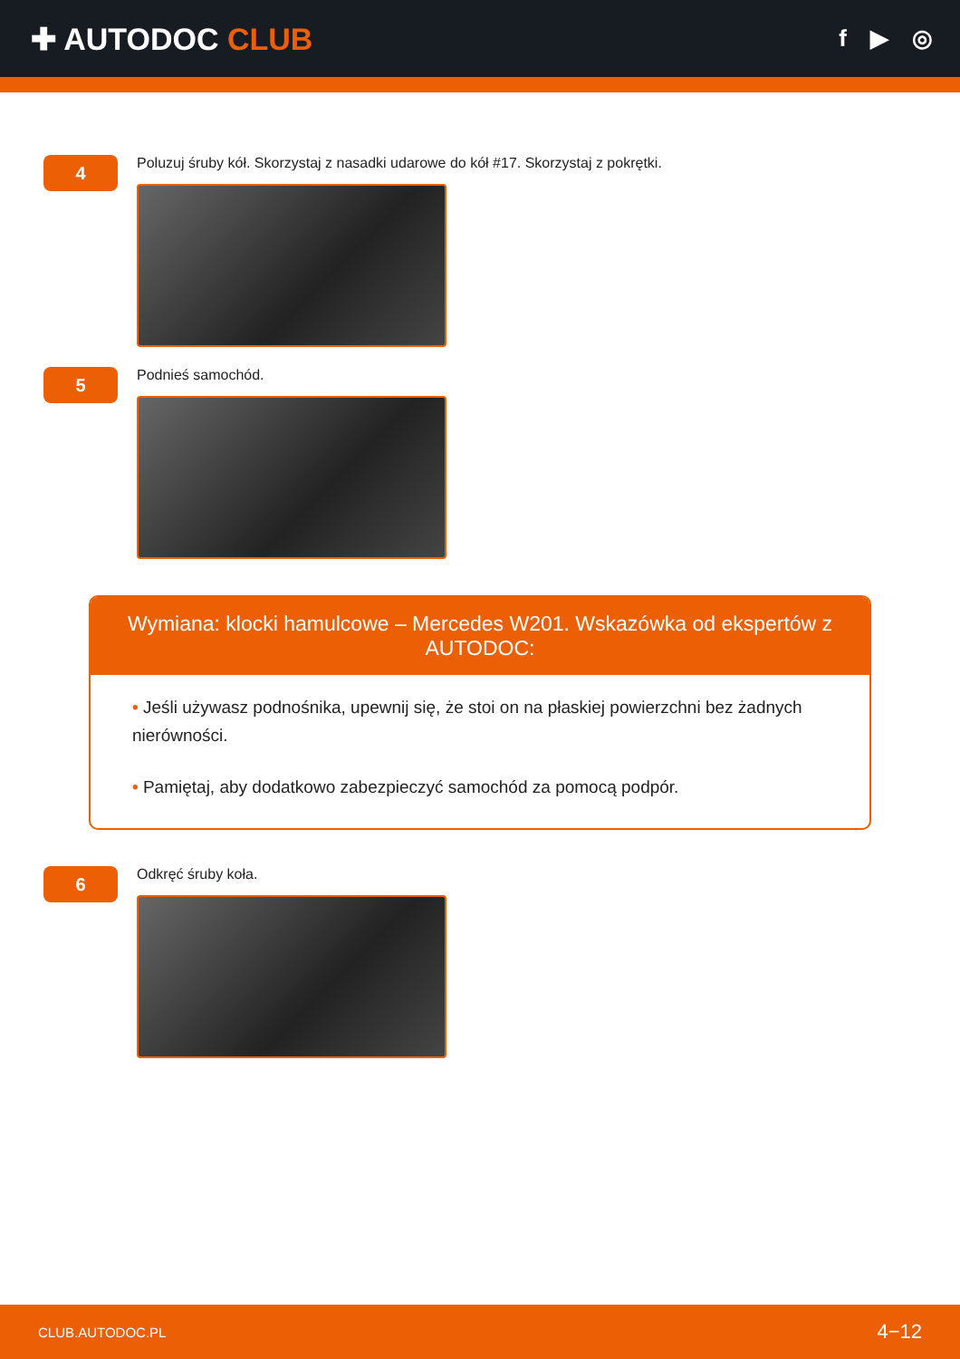✚ AUTODOC CLUB
f ▶ ◎
4
Poluzuj śruby kół. Skorzystaj z nasadki udarowe do kół #17. Skorzystaj z pokrętki.
5
Podnieś samochód.
Wymiana: klocki hamulcowe – Mercedes W201. Wskazówka od ekspertów z AUTODOC:
• Jeśli używasz podnośnika, upewnij się, że stoi on na płaskiej powierzchni bez żadnych nierówności.
• Pamiętaj, aby dodatkowo zabezpieczyć samochód za pomocą podpór.
6
Odkręć śruby koła.
CLUB.AUTODOC.PL 4−12